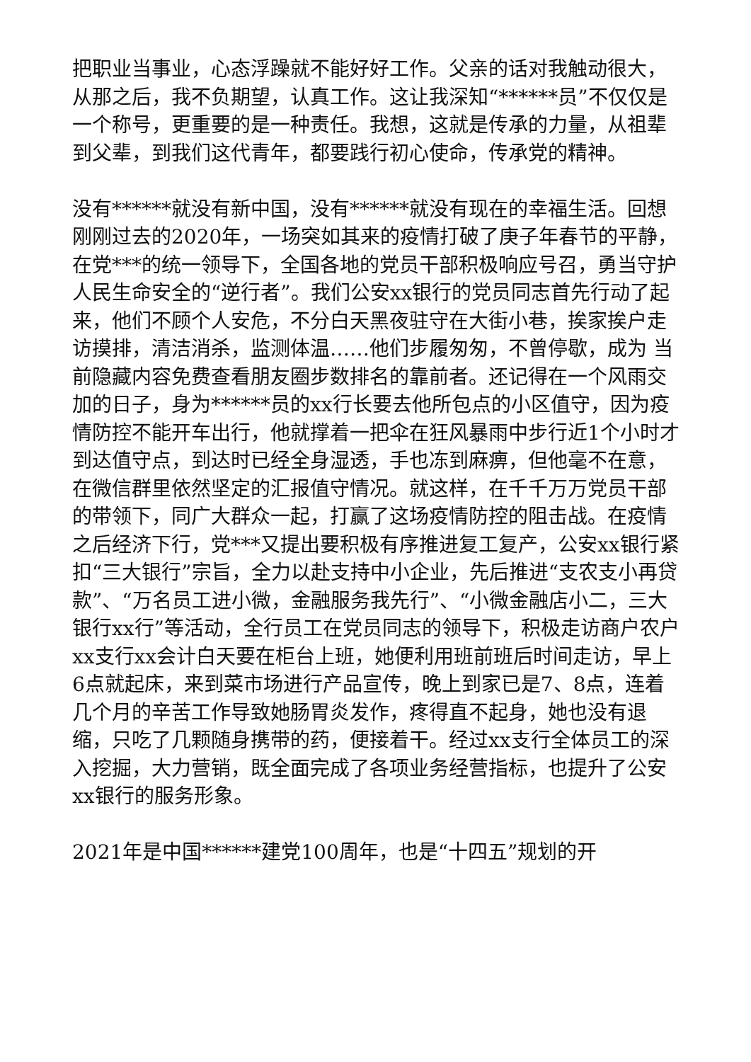把职业当事业，心态浮躁就不能好好工作。父亲的话对我触动很大，从那之后，我不负期望，认真工作。这让我深知“******员”不仅仅是一个称号，更重要的是一种责任。我想，这就是传承的力量，从祖辈到父辈，到我们这代青年，都要践行初心使命，传承党的精神。
没有******就没有新中国，没有******就没有现在的幸福生活。回想刚刚过去的2020年，一场突如其来的疫情打破了庚子年春节的平静，在党***的统一领导下，全国各地的党员干部积极响应号召，勇当守护人民生命安全的“逆行者”。我们公安xx银行的党员同志首先行动了起来，他们不顾个人安危，不分白天黑夜驻守在大街小巷，挨家挨户走访摸排，清洁消杀，监测体温……他们步履匆匆，不曾停歇，成为 当前隐藏内容免费查看朋友圈步数排名的靠前者。还记得在一个风雨交加的日子，身为******员的xx行长要去他所包点的小区值守，因为疫情防控不能开车出行，他就撑着一把伞在狂风暴雨中步行近1个小时才到达值守点，到达时已经全身湿透，手也冻到麻痹，但他毫不在意，在微信群里依然坚定的汇报值守情况。就这样，在千千万万党员干部的带领下，同广大群众一起，打赢了这场疫情防控的阻击战。在疫情之后经济下行，党***又提出要积极有序推进复工复产，公安xx银行紧扣“三大银行”宗旨，全力以赴支持中小企业，先后推进“支农支小再贷款”、“万名员工进小微，金融服务我先行”、“小微金融店小二，三大银行xx行”等活动，全行员工在党员同志的领导下，积极走访商户农户xx支行xx会计白天要在柜台上班，她便利用班前班后时间走访，早上6点就起床，来到菜市场进行产品宣传，晚上到家已是7、8点，连着几个月的辛苦工作导致她肠胃炎发作，疼得直不起身，她也没有退缩，只吃了几颗随身携带的药，便接着干。经过xx支行全体员工的深入挖掘，大力营销，既全面完成了各项业务经营指标，也提升了公安xx银行的服务形象。
2021年是中国******建党100周年，也是“十四五”规划的开